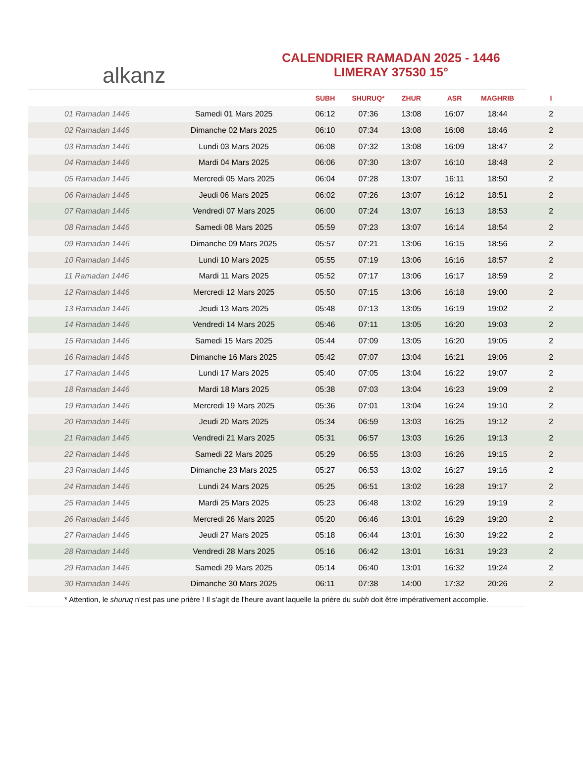alkanz
CALENDRIER RAMADAN 2025 - 1446
LIMERAY 37530 15°
| | | SUBH | SHURUQ* | ZHUR | ASR | MAGHRIB | I |
| --- | --- | --- | --- | --- | --- | --- | --- |
| 01 Ramadan 1446 | Samedi 01 Mars 2025 | 06:12 | 07:36 | 13:08 | 16:07 | 18:44 | 2 |
| 02 Ramadan 1446 | Dimanche 02 Mars 2025 | 06:10 | 07:34 | 13:08 | 16:08 | 18:46 | 2 |
| 03 Ramadan 1446 | Lundi 03 Mars 2025 | 06:08 | 07:32 | 13:08 | 16:09 | 18:47 | 2 |
| 04 Ramadan 1446 | Mardi 04 Mars 2025 | 06:06 | 07:30 | 13:07 | 16:10 | 18:48 | 2 |
| 05 Ramadan 1446 | Mercredi 05 Mars 2025 | 06:04 | 07:28 | 13:07 | 16:11 | 18:50 | 2 |
| 06 Ramadan 1446 | Jeudi 06 Mars 2025 | 06:02 | 07:26 | 13:07 | 16:12 | 18:51 | 2 |
| 07 Ramadan 1446 | Vendredi 07 Mars 2025 | 06:00 | 07:24 | 13:07 | 16:13 | 18:53 | 2 |
| 08 Ramadan 1446 | Samedi 08 Mars 2025 | 05:59 | 07:23 | 13:07 | 16:14 | 18:54 | 2 |
| 09 Ramadan 1446 | Dimanche 09 Mars 2025 | 05:57 | 07:21 | 13:06 | 16:15 | 18:56 | 2 |
| 10 Ramadan 1446 | Lundi 10 Mars 2025 | 05:55 | 07:19 | 13:06 | 16:16 | 18:57 | 2 |
| 11 Ramadan 1446 | Mardi 11 Mars 2025 | 05:52 | 07:17 | 13:06 | 16:17 | 18:59 | 2 |
| 12 Ramadan 1446 | Mercredi 12 Mars 2025 | 05:50 | 07:15 | 13:06 | 16:18 | 19:00 | 2 |
| 13 Ramadan 1446 | Jeudi 13 Mars 2025 | 05:48 | 07:13 | 13:05 | 16:19 | 19:02 | 2 |
| 14 Ramadan 1446 | Vendredi 14 Mars 2025 | 05:46 | 07:11 | 13:05 | 16:20 | 19:03 | 2 |
| 15 Ramadan 1446 | Samedi 15 Mars 2025 | 05:44 | 07:09 | 13:05 | 16:20 | 19:05 | 2 |
| 16 Ramadan 1446 | Dimanche 16 Mars 2025 | 05:42 | 07:07 | 13:04 | 16:21 | 19:06 | 2 |
| 17 Ramadan 1446 | Lundi 17 Mars 2025 | 05:40 | 07:05 | 13:04 | 16:22 | 19:07 | 2 |
| 18 Ramadan 1446 | Mardi 18 Mars 2025 | 05:38 | 07:03 | 13:04 | 16:23 | 19:09 | 2 |
| 19 Ramadan 1446 | Mercredi 19 Mars 2025 | 05:36 | 07:01 | 13:04 | 16:24 | 19:10 | 2 |
| 20 Ramadan 1446 | Jeudi 20 Mars 2025 | 05:34 | 06:59 | 13:03 | 16:25 | 19:12 | 2 |
| 21 Ramadan 1446 | Vendredi 21 Mars 2025 | 05:31 | 06:57 | 13:03 | 16:26 | 19:13 | 2 |
| 22 Ramadan 1446 | Samedi 22 Mars 2025 | 05:29 | 06:55 | 13:03 | 16:26 | 19:15 | 2 |
| 23 Ramadan 1446 | Dimanche 23 Mars 2025 | 05:27 | 06:53 | 13:02 | 16:27 | 19:16 | 2 |
| 24 Ramadan 1446 | Lundi 24 Mars 2025 | 05:25 | 06:51 | 13:02 | 16:28 | 19:17 | 2 |
| 25 Ramadan 1446 | Mardi 25 Mars 2025 | 05:23 | 06:48 | 13:02 | 16:29 | 19:19 | 2 |
| 26 Ramadan 1446 | Mercredi 26 Mars 2025 | 05:20 | 06:46 | 13:01 | 16:29 | 19:20 | 2 |
| 27 Ramadan 1446 | Jeudi 27 Mars 2025 | 05:18 | 06:44 | 13:01 | 16:30 | 19:22 | 2 |
| 28 Ramadan 1446 | Vendredi 28 Mars 2025 | 05:16 | 06:42 | 13:01 | 16:31 | 19:23 | 2 |
| 29 Ramadan 1446 | Samedi 29 Mars 2025 | 05:14 | 06:40 | 13:01 | 16:32 | 19:24 | 2 |
| 30 Ramadan 1446 | Dimanche 30 Mars 2025 | 06:11 | 07:38 | 14:00 | 17:32 | 20:26 | 2 |
* Attention, le shuruq n'est pas une prière ! Il s'agit de l'heure avant laquelle la prière du subh doit être impérativement accomplie.